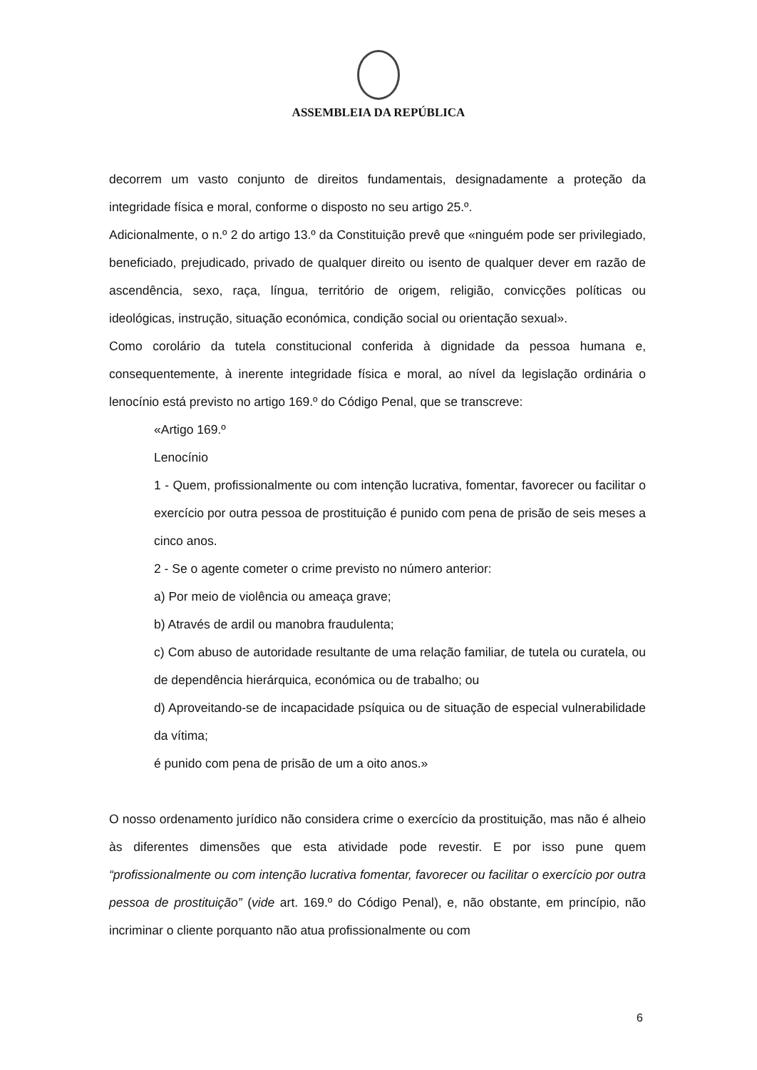ASSEMBLEIA DA REPÚBLICA
decorrem um vasto conjunto de direitos fundamentais, designadamente a proteção da integridade física e moral, conforme o disposto no seu artigo 25.º.
Adicionalmente, o n.º 2 do artigo 13.º da Constituição prevê que «ninguém pode ser privilegiado, beneficiado, prejudicado, privado de qualquer direito ou isento de qualquer dever em razão de ascendência, sexo, raça, língua, território de origem, religião, convicções políticas ou ideológicas, instrução, situação económica, condição social ou orientação sexual».
Como corolário da tutela constitucional conferida à dignidade da pessoa humana e, consequentemente, à inerente integridade física e moral, ao nível da legislação ordinária o lenocínio está previsto no artigo 169.º do Código Penal, que se transcreve:
«Artigo 169.º
Lenocínio
1 - Quem, profissionalmente ou com intenção lucrativa, fomentar, favorecer ou facilitar o exercício por outra pessoa de prostituição é punido com pena de prisão de seis meses a cinco anos.
2 - Se o agente cometer o crime previsto no número anterior:
a) Por meio de violência ou ameaça grave;
b) Através de ardil ou manobra fraudulenta;
c) Com abuso de autoridade resultante de uma relação familiar, de tutela ou curatela, ou de dependência hierárquica, económica ou de trabalho; ou
d) Aproveitando-se de incapacidade psíquica ou de situação de especial vulnerabilidade da vítima;
é punido com pena de prisão de um a oito anos.»
O nosso ordenamento jurídico não considera crime o exercício da prostituição, mas não é alheio às diferentes dimensões que esta atividade pode revestir. E por isso pune quem “profissionalmente ou com intenção lucrativa fomentar, favorecer ou facilitar o exercício por outra pessoa de prostituição” (vide art. 169.º do Código Penal), e, não obstante, em princípio, não incriminar o cliente porquanto não atua profissionalmente ou com
6